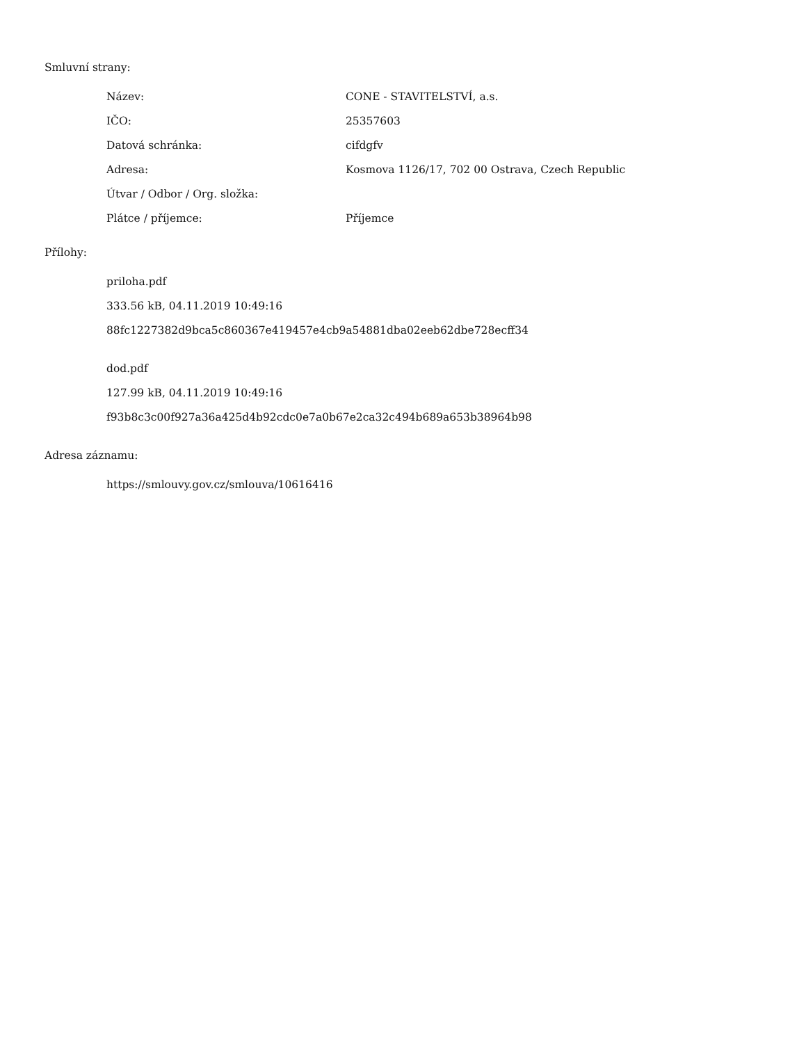Smluvní strany:
| Název: | CONE - STAVITELSTVÍ, a.s. |
| IČO: | 25357603 |
| Datová schránka: | cifdgfv |
| Adresa: | Kosmova 1126/17, 702 00 Ostrava, Czech Republic |
| Útvar / Odbor / Org. složka: | |
| Plátce / příjemce: | Příjemce |
Přílohy:
priloha.pdf
333.56 kB, 04.11.2019 10:49:16
88fc1227382d9bca5c860367e419457e4cb9a54881dba02eeb62dbe728ecff34
dod.pdf
127.99 kB, 04.11.2019 10:49:16
f93b8c3c00f927a36a425d4b92cdc0e7a0b67e2ca32c494b689a653b38964b98
Adresa záznamu:
https://smlouvy.gov.cz/smlouva/10616416